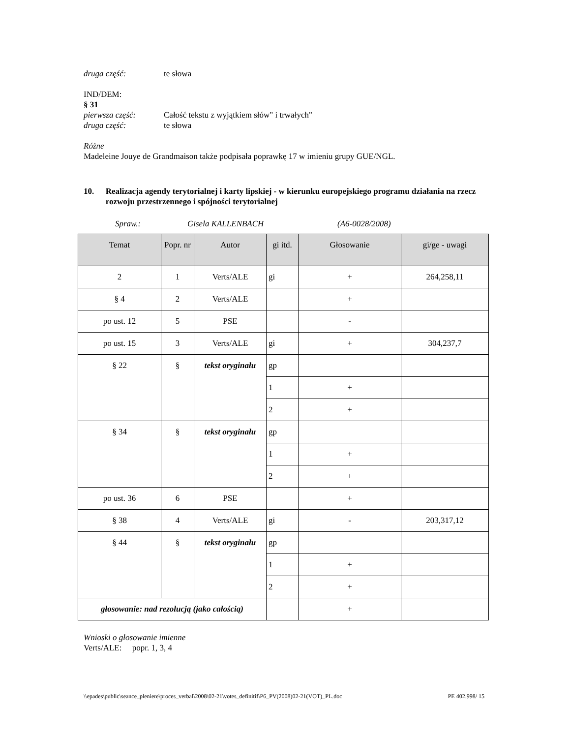druga część: te słowa
IND/DEM:
§ 31
pierwsza część: Całość tekstu z wyjątkiem słów" i trwałych"
druga część: te słowa
Różne
Madeleine Jouye de Grandmaison także podpisała poprawkę 17 w imieniu grupy GUE/NGL.
10. Realizacja agendy terytorialnej i karty lipskiej - w kierunku europejskiego programu działania na rzecz rozwoju przestrzennego i spójności terytorialnej
Spraw.: Gisela KALLENBACH (A6-0028/2008)
| Temat | Popr. nr | Autor | gi itd. | Głosowanie | gi/ge - uwagi |
| --- | --- | --- | --- | --- | --- |
| 2 | 1 | Verts/ALE | gi | + | 264,258,11 |
| § 4 | 2 | Verts/ALE | | + | |
| po ust. 12 | 5 | PSE | | - | |
| po ust. 15 | 3 | Verts/ALE | gi | + | 304,237,7 |
| § 22 | § | tekst oryginału | gp | | |
| | | | 1 | + | |
| | | | 2 | + | |
| § 34 | § | tekst oryginału | gp | | |
| | | | 1 | + | |
| | | | 2 | + | |
| po ust. 36 | 6 | PSE | | + | |
| § 38 | 4 | Verts/ALE | gi | - | 203,317,12 |
| § 44 | § | tekst oryginału | gp | | |
| | | | 1 | + | |
| | | | 2 | + | |
| głosowanie: nad rezolucją (jako całością) | | | | + | |
Wnioski o głosowanie imienne
Verts/ALE: popr. 1, 3, 4
\\epades\public\seance_pleniere\proces_verbal\2008\02-21\votes_definitif\P6_PV(2008)02-21(VOT)_PL.doc PE 402.998/ 15